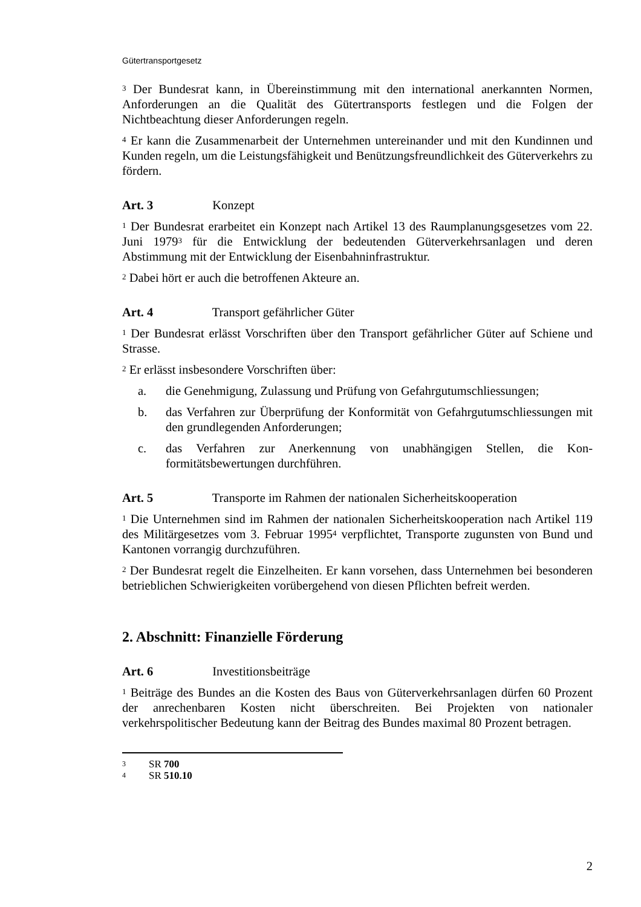Gütertransportgesetz
<sup>3</sup> Der Bundesrat kann, in Übereinstimmung mit den international anerkannten Normen, Anforderungen an die Qualität des Gütertransports festlegen und die Folgen der Nichtbeachtung dieser Anforderungen regeln.
<sup>4</sup> Er kann die Zusammenarbeit der Unternehmen untereinander und mit den Kundinnen und Kunden regeln, um die Leistungsfähigkeit und Benützungsfreundlichkeit des Güterverkehrs zu fördern.
Art. 3 Konzept
<sup>1</sup> Der Bundesrat erarbeitet ein Konzept nach Artikel 13 des Raumplanungsgesetzes vom 22. Juni 1979<sup>3</sup> für die Entwicklung der bedeutenden Güterverkehrsanlagen und deren Abstimmung mit der Entwicklung der Eisenbahninfrastruktur.
<sup>2</sup> Dabei hört er auch die betroffenen Akteure an.
Art. 4 Transport gefährlicher Güter
<sup>1</sup> Der Bundesrat erlässt Vorschriften über den Transport gefährlicher Güter auf Schiene und Strasse.
<sup>2</sup> Er erlässt insbesondere Vorschriften über:
a. die Genehmigung, Zulassung und Prüfung von Gefahrgutumschliessungen;
b. das Verfahren zur Überprüfung der Konformität von Gefahrgut­umschliessungen mit den grundlegenden Anforderungen;
c. das Verfahren zur Anerkennung von unabhängigen Stellen, die Kon­formitätsbewertungen durchführen.
Art. 5 Transporte im Rahmen der nationalen Sicherheitskooperation
<sup>1</sup> Die Unternehmen sind im Rahmen der nationalen Sicherheitskooperation nach Artikel 119 des Militärgesetzes vom 3. Februar 1995<sup>4</sup> verpflichtet, Transporte zugunsten von Bund und Kantonen vorrangig durchzuführen.
<sup>2</sup> Der Bundesrat regelt die Einzelheiten. Er kann vorsehen, dass Unternehmen bei besonderen betrieblichen Schwierigkeiten vorübergehend von diesen Pflichten befreit werden.
2. Abschnitt: Finanzielle Förderung
Art. 6 Investitionsbeiträge
<sup>1</sup> Beiträge des Bundes an die Kosten des Baus von Güterverkehrsanlagen dürfen 60 Prozent der anrechenbaren Kosten nicht überschreiten. Bei Projekten von nationaler verkehrspolitischer Bedeutung kann der Beitrag des Bundes maximal 80 Prozent betragen.
3 SR 700
4 SR 510.10
2